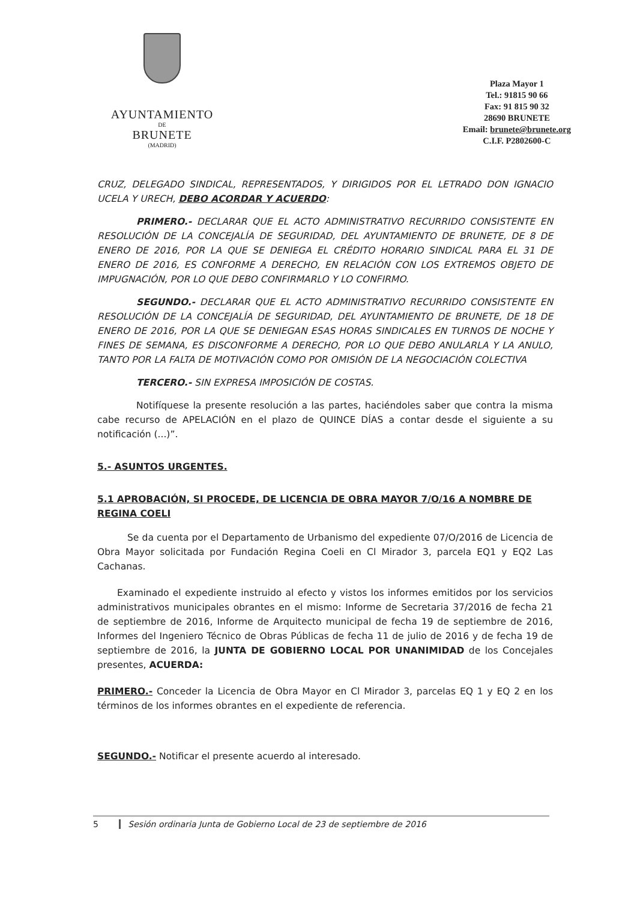AYUNTAMIENTO
DE
BRUNETE
(MADRID)
Plaza Mayor 1
Tel.: 91815 90 66
Fax: 91 815 90 32
28690 BRUNETE
Email: brunete@brunete.org
C.I.F. P2802600-C
CRUZ, DELEGADO SINDICAL, REPRESENTADOS, Y DIRIGIDOS POR EL LETRADO DON IGNACIO UCELA Y URECH, DEBO ACORDAR Y ACUERDO:
PRIMERO.- DECLARAR QUE EL ACTO ADMINISTRATIVO RECURRIDO CONSISTENTE EN RESOLUCIÓN DE LA CONCEJALÍA DE SEGURIDAD, DEL AYUNTAMIENTO DE BRUNETE, DE 8 DE ENERO DE 2016, POR LA QUE SE DENIEGA EL CRÉDITO HORARIO SINDICAL PARA EL 31 DE ENERO DE 2016, ES CONFORME A DERECHO, EN RELACIÓN CON LOS EXTREMOS OBJETO DE IMPUGNACIÓN, POR LO QUE DEBO CONFIRMARLO Y LO CONFIRMO.
SEGUNDO.- DECLARAR QUE EL ACTO ADMINISTRATIVO RECURRIDO CONSISTENTE EN RESOLUCIÓN DE LA CONCEJALÍA DE SEGURIDAD, DEL AYUNTAMIENTO DE BRUNETE, DE 18 DE ENERO DE 2016, POR LA QUE SE DENIEGAN ESAS HORAS SINDICALES EN TURNOS DE NOCHE Y FINES DE SEMANA, ES DISCONFORME A DERECHO, POR LO QUE DEBO ANULARLA Y LA ANULO, TANTO POR LA FALTA DE MOTIVACIÓN COMO POR OMISIÓN DE LA NEGOCIACIÓN COLECTIVA
TERCERO.- SIN EXPRESA IMPOSICIÓN DE COSTAS.
Notifíquese la presente resolución a las partes, haciéndoles saber que contra la misma cabe recurso de APELACIÓN en el plazo de QUINCE DÍAS a contar desde el siguiente a su notificación (...)”.
5.- ASUNTOS URGENTES.
5.1 APROBACIÓN, SI PROCEDE, DE LICENCIA DE OBRA MAYOR 7/O/16 A NOMBRE DE REGINA COELI
Se da cuenta por el Departamento de Urbanismo del expediente 07/O/2016 de Licencia de Obra Mayor solicitada por Fundación Regina Coeli en Cl Mirador 3, parcela EQ1 y EQ2 Las Cachanas.
Examinado el expediente instruido al efecto y vistos los informes emitidos por los servicios administrativos municipales obrantes en el mismo: Informe de Secretaria 37/2016 de fecha 21 de septiembre de 2016, Informe de Arquitecto municipal de fecha 19 de septiembre de 2016, Informes del Ingeniero Técnico de Obras Públicas de fecha 11 de julio de 2016 y de fecha 19 de septiembre de 2016, la JUNTA DE GOBIERNO LOCAL POR UNANIMIDAD de los Concejales presentes, ACUERDA:
PRIMERO.- Conceder la Licencia de Obra Mayor en Cl Mirador 3, parcelas EQ 1 y EQ 2 en los términos de los informes obrantes en el expediente de referencia.
SEGUNDO.- Notificar el presente acuerdo al interesado.
5 Sesión ordinaria Junta de Gobierno Local de 23 de septiembre de 2016